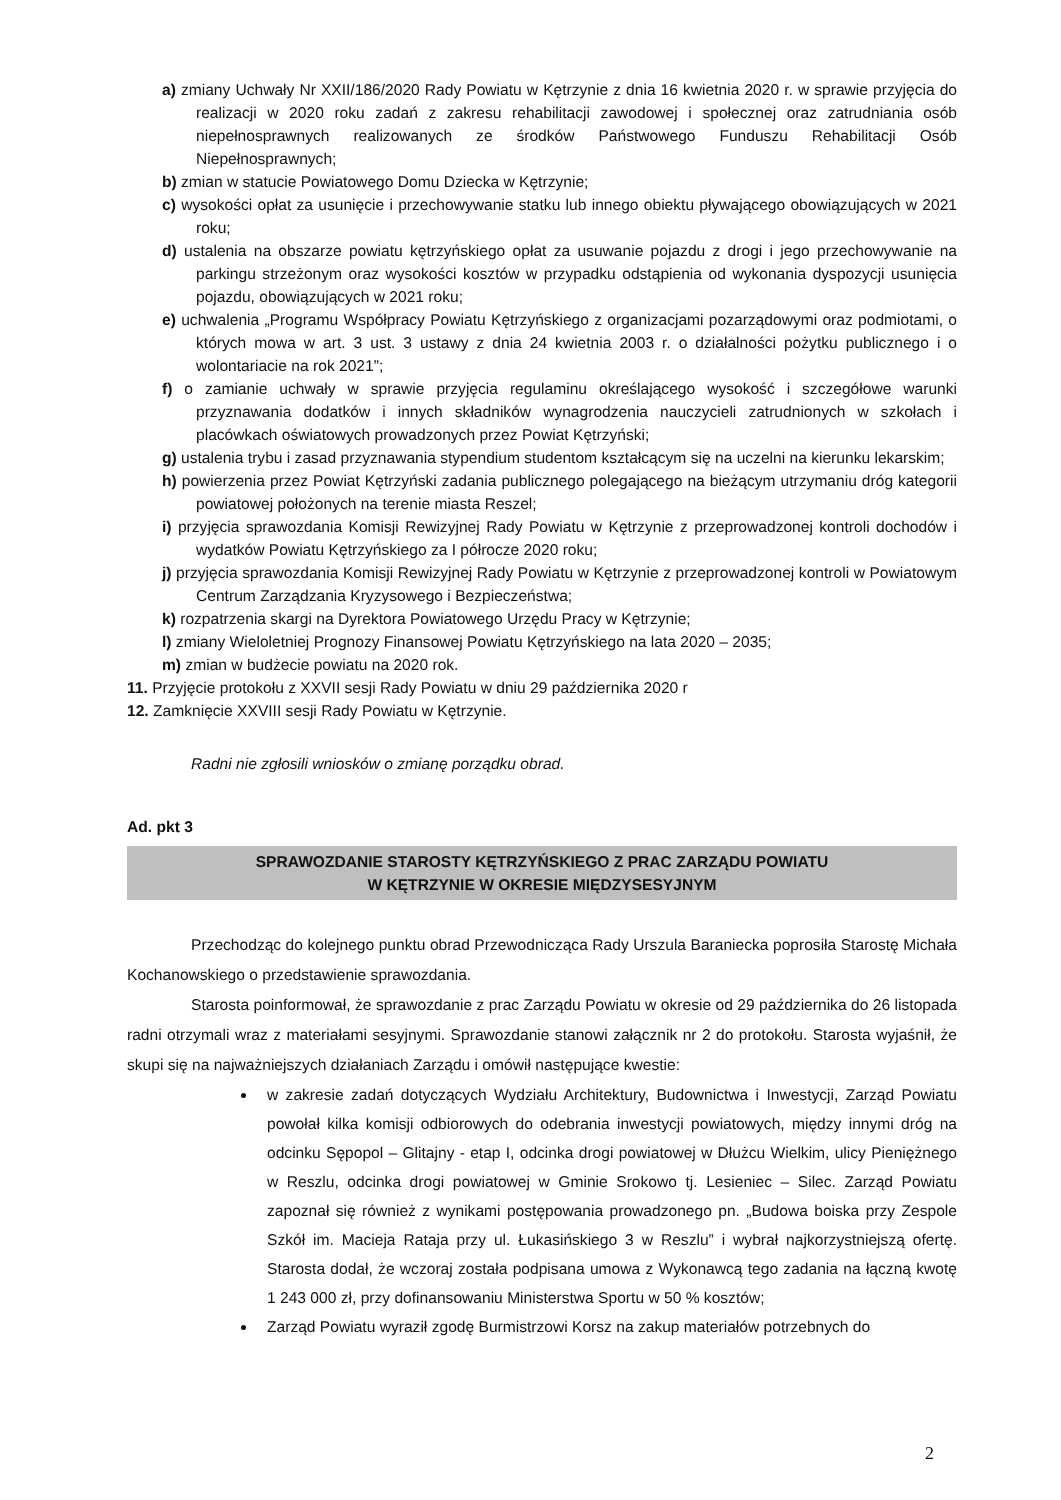a) zmiany Uchwały Nr XXII/186/2020 Rady Powiatu w Kętrzynie z dnia 16 kwietnia 2020 r. w sprawie przyjęcia do realizacji w 2020 roku zadań z zakresu rehabilitacji zawodowej i społecznej oraz zatrudniania osób niepełnosprawnych realizowanych ze środków Państwowego Funduszu Rehabilitacji Osób Niepełnosprawnych;
b) zmian w statucie Powiatowego Domu Dziecka w Kętrzynie;
c) wysokości opłat za usunięcie i przechowywanie statku lub innego obiektu pływającego obowiązujących w 2021 roku;
d) ustalenia na obszarze powiatu kętrzyńskiego opłat za usuwanie pojazdu z drogi i jego przechowywanie na parkingu strzeżonym oraz wysokości kosztów w przypadku odstąpienia od wykonania dyspozycji usunięcia pojazdu, obowiązujących w 2021 roku;
e) uchwalenia „Programu Współpracy Powiatu Kętrzyńskiego z organizacjami pozarządowymi oraz podmiotami, o których mowa w art. 3 ust. 3 ustawy z dnia 24 kwietnia 2003 r. o działalności pożytku publicznego i o wolontariacie na rok 2021”;
f) o zamianie uchwały w sprawie przyjęcia regulaminu określającego wysokość i szczegółowe warunki przyznawania dodatków i innych składników wynagrodzenia nauczycieli zatrudnionych w szkołach i placówkach oświatowych prowadzonych przez Powiat Kętrzyński;
g) ustalenia trybu i zasad przyznawania stypendium studentom kształcącym się na uczelni na kierunku lekarskim;
h) powierzenia przez Powiat Kętrzyński zadania publicznego polegającego na bieżącym utrzymaniu dróg kategorii powiatowej położonych na terenie miasta Reszel;
i) przyjęcia sprawozdania Komisji Rewizyjnej Rady Powiatu w Kętrzynie z przeprowadzonej kontroli dochodów i wydatków Powiatu Kętrzyńskiego za I półrocze 2020 roku;
j) przyjęcia sprawozdania Komisji Rewizyjnej Rady Powiatu w Kętrzynie z przeprowadzonej kontroli w Powiatowym Centrum Zarządzania Kryzysowego i Bezpieczeństwa;
k) rozpatrzenia skargi na Dyrektora Powiatowego Urzędu Pracy w Kętrzynie;
l) zmiany Wieloletniej Prognozy Finansowej Powiatu Kętrzyńskiego na lata 2020 – 2035;
m) zmian w budżecie powiatu na 2020 rok.
11. Przyjęcie protokołu z XXVII sesji Rady Powiatu w dniu 29 października 2020 r
12. Zamknięcie XXVIII sesji Rady Powiatu w Kętrzynie.
Radni nie zgłosili wniosków o zmianę porządku obrad.
Ad. pkt 3
SPRAWOZDANIE STAROSTY KĘTRZYŃSKIEGO Z PRAC ZARZĄDU POWIATU
W KĘTRZYNIE W OKRESIE MIĘDZYSESYJNYM
Przechodząc do kolejnego punktu obrad Przewodnicząca Rady Urszula Baraniecka poprosiła Starostę Michała Kochanowskiego o przedstawienie sprawozdania.
Starosta poinformował, że sprawozdanie z prac Zarządu Powiatu w okresie od 29 października do 26 listopada radni otrzymali wraz z materiałami sesyjnymi. Sprawozdanie stanowi załącznik nr 2 do protokołu. Starosta wyjaśnił, że skupi się na najważniejszych działaniach Zarządu i omówił następujące kwestie:
w zakresie zadań dotyczących Wydziału Architektury, Budownictwa i Inwestycji, Zarząd Powiatu powołał kilka komisji odbiorowych do odebrania inwestycji powiatowych, między innymi dróg na odcinku Sępopol – Glitajny - etap I, odcinka drogi powiatowej w Dłużcu Wielkim, ulicy Pieniężnego w Reszlu, odcinka drogi powiatowej w Gminie Srokowo tj. Lesieniec – Silec. Zarząd Powiatu zapoznał się również z wynikami postępowania prowadzonego pn. „Budowa boiska przy Zespole Szkół im. Macieja Rataja przy ul. Łukasińskiego 3 w Reszlu” i wybrał najkorzystniejszą ofertę. Starosta dodał, że wczoraj została podpisana umowa z Wykonawcą tego zadania na łączną kwotę 1 243 000 zł, przy dofinansowaniu Ministerstwa Sportu w 50 % kosztów;
Zarząd Powiatu wyraził zgodę Burmistrzowi Korsz na zakup materiałów potrzebnych do
2